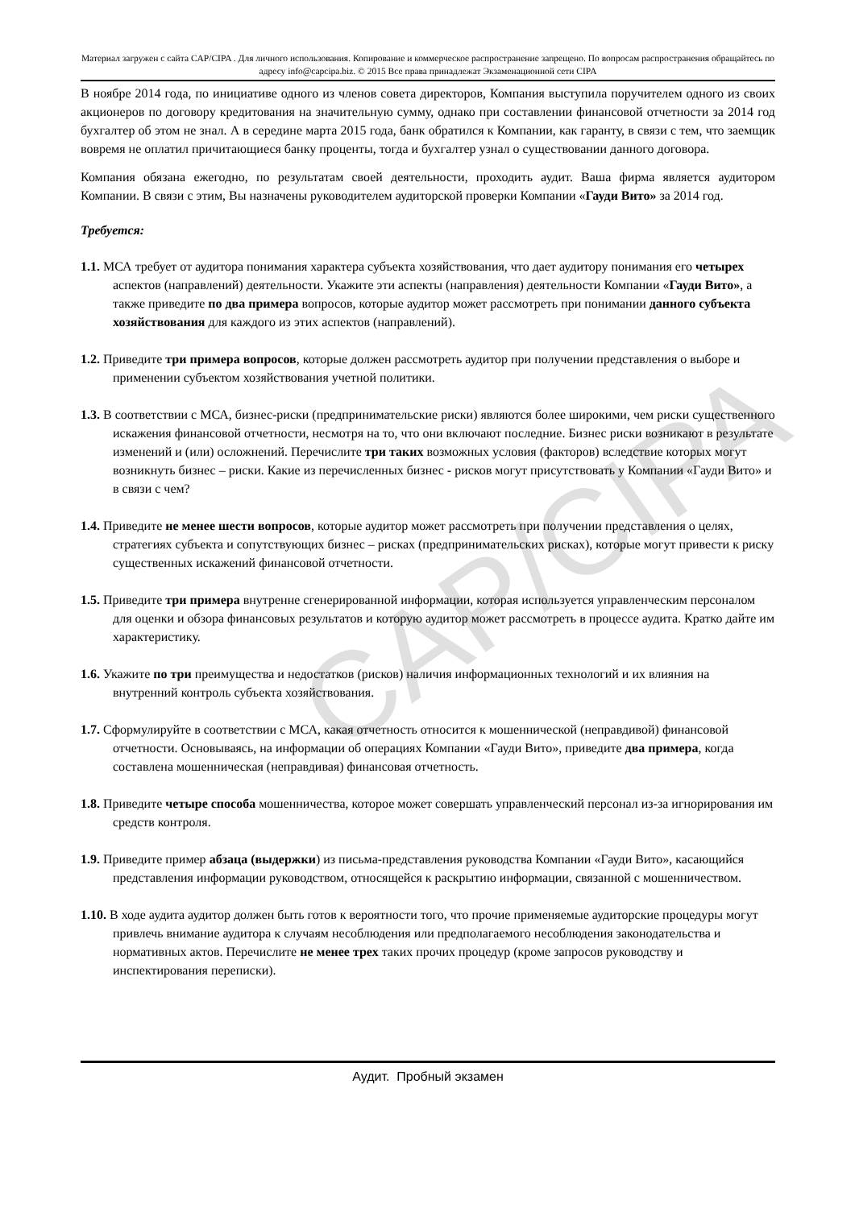Материал загружен с сайта CAP/CIPA . Для личного использования. Копирование и коммерческое распространение запрещено. По вопросам распространения обращайтесь по адресу info@capcipa.biz. © 2015 Все права принадлежат Экзаменационной сети CIPA
CAP/CIPA
В ноябре 2014 года, по инициативе одного из членов совета директоров, Компания выступила поручителем одного из своих акционеров по договору кредитования на значительную сумму, однако при составлении финансовой отчетности за 2014 год бухгалтер об этом не знал. А в середине марта 2015 года, банк обратился к Компании, как гаранту, в связи с тем, что заемщик вовремя не оплатил причитающиеся банку проценты, тогда и бухгалтер узнал о существовании данного договора.
Компания обязана ежегодно, по результатам своей деятельности, проходить аудит. Ваша фирма является аудитором Компании. В связи с этим, Вы назначены руководителем аудиторской проверки Компании «Гауди Вито» за 2014 год.
Требуется:
1.1. МСА требует от аудитора понимания характера субъекта хозяйствования, что дает аудитору понимания его четырех аспектов (направлений) деятельности. Укажите эти аспекты (направления) деятельности Компании «Гауди Вито», а также приведите по два примера вопросов, которые аудитор может рассмотреть при понимании данного субъекта хозяйствования для каждого из этих аспектов (направлений).
1.2. Приведите три примера вопросов, которые должен рассмотреть аудитор при получении представления о выборе и применении субъектом хозяйствования учетной политики.
1.3. В соответствии с МСА, бизнес-риски (предпринимательские риски) являются более широкими, чем риски существенного искажения финансовой отчетности, несмотря на то, что они включают последние. Бизнес риски возникают в результате изменений и (или) осложнений. Перечислите три таких возможных условия (факторов) вследствие которых могут возникнуть бизнес – риски. Какие из перечисленных бизнес - рисков могут присутствовать у Компании «Гауди Вито» и в связи с чем?
1.4. Приведите не менее шести вопросов, которые аудитор может рассмотреть при получении представления о целях, стратегиях субъекта и сопутствующих бизнес – рисках (предпринимательских рисках), которые могут привести к риску существенных искажений финансовой отчетности.
1.5. Приведите три примера внутренне сгенерированной информации, которая используется управленческим персоналом для оценки и обзора финансовых результатов и которую аудитор может рассмотреть в процессе аудита. Кратко дайте им характеристику.
1.6. Укажите по три преимущества и недостатков (рисков) наличия информационных технологий и их влияния на внутренний контроль субъекта хозяйствования.
1.7. Сформулируйте в соответствии с МСА, какая отчетность относится к мошеннической (неправдивой) финансовой отчетности. Основываясь, на информации об операциях Компании «Гауди Вито», приведите два примера, когда составлена мошенническая (неправдивая) финансовая отчетность.
1.8. Приведите четыре способа мошенничества, которое может совершать управленческий персонал из-за игнорирования им средств контроля.
1.9. Приведите пример абзаца (выдержки) из письма-представления руководства Компании «Гауди Вито», касающийся представления информации руководством, относящейся к раскрытию информации, связанной с мошенничеством.
1.10. В ходе аудита аудитор должен быть готов к вероятности того, что прочие применяемые аудиторские процедуры могут привлечь внимание аудитора к случаям несоблюдения или предполагаемого несоблюдения законодательства и нормативных актов. Перечислите не менее трех таких прочих процедур (кроме запросов руководству и инспектирования переписки).
Аудит. Пробный экзамен